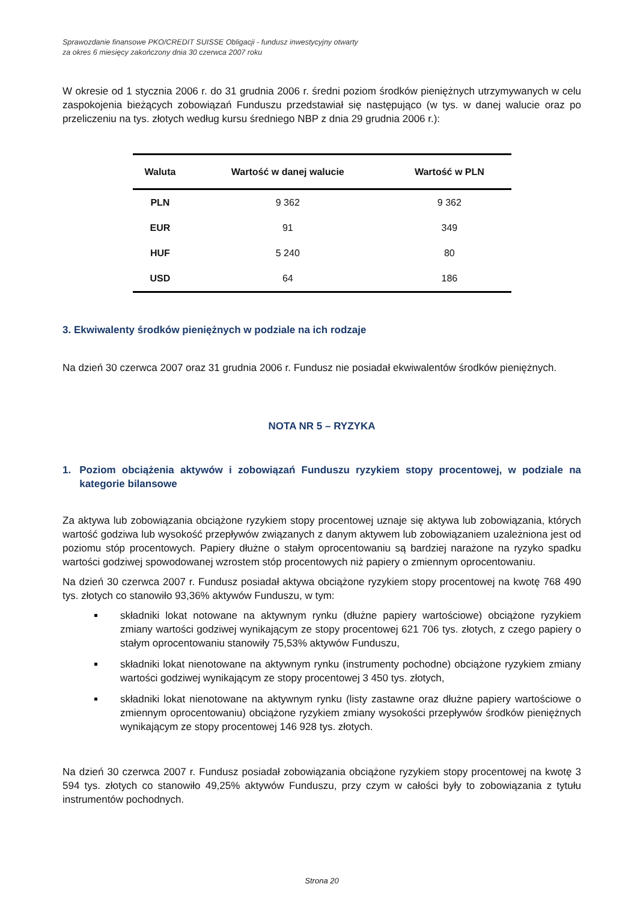Sprawozdanie finansowe PKO/CREDIT SUISSE Obligacji - fundusz inwestycyjny otwarty
za okres 6 miesięcy zakończony dnia 30 czerwca 2007 roku
W okresie od 1 stycznia 2006 r. do 31 grudnia 2006 r. średni poziom środków pieniężnych utrzymywanych w celu zaspokojenia bieżących zobowiązań Funduszu przedstawiał się następująco (w tys. w danej walucie oraz po przeliczeniu na tys. złotych według kursu średniego NBP z dnia 29 grudnia 2006 r.):
| Waluta | Wartość w danej walucie | Wartość w PLN |
| --- | --- | --- |
| PLN | 9 362 | 9 362 |
| EUR | 91 | 349 |
| HUF | 5 240 | 80 |
| USD | 64 | 186 |
3. Ekwiwalenty środków pieniężnych w podziale na ich rodzaje
Na dzień 30 czerwca 2007 oraz 31 grudnia 2006 r. Fundusz nie posiadał ekwiwalentów środków pieniężnych.
NOTA NR 5 – RYZYKA
1. Poziom obciążenia aktywów i zobowiązań Funduszu ryzykiem stopy procentowej, w podziale na kategorie bilansowe
Za aktywa lub zobowiązania obciążone ryzykiem stopy procentowej uznaje się aktywa lub zobowiązania, których wartość godziwa lub wysokość przepływów związanych z danym aktywem lub zobowiązaniem uzależniona jest od poziomu stóp procentowych. Papiery dłużne o stałym oprocentowaniu są bardziej narażone na ryzyko spadku wartości godziwej spowodowanej wzrostem stóp procentowych niż papiery o zmiennym oprocentowaniu.
Na dzień 30 czerwca 2007 r. Fundusz posiadał aktywa obciążone ryzykiem stopy procentowej na kwotę 768 490 tys. złotych co stanowiło 93,36% aktywów Funduszu, w tym:
składniki lokat notowane na aktywnym rynku (dłużne papiery wartościowe) obciążone ryzykiem zmiany wartości godziwej wynikającym ze stopy procentowej 621 706 tys. złotych, z czego papiery o stałym oprocentowaniu stanowiły 75,53% aktywów Funduszu,
składniki lokat nienotowane na aktywnym rynku (instrumenty pochodne) obciążone ryzykiem zmiany wartości godziwej wynikającym ze stopy procentowej 3 450 tys. złotych,
składniki lokat nienotowane na aktywnym rynku (listy zastawne oraz dłużne papiery wartościowe o zmiennym oprocentowaniu) obciążone ryzykiem zmiany wysokości przepływów środków pieniężnych wynikającym ze stopy procentowej 146 928 tys. złotych.
Na dzień 30 czerwca 2007 r. Fundusz posiadał zobowiązania obciążone ryzykiem stopy procentowej na kwotę 3 594 tys. złotych co stanowiło 49,25% aktywów Funduszu, przy czym w całości były to zobowiązania z tytułu instrumentów pochodnych.
Strona 20